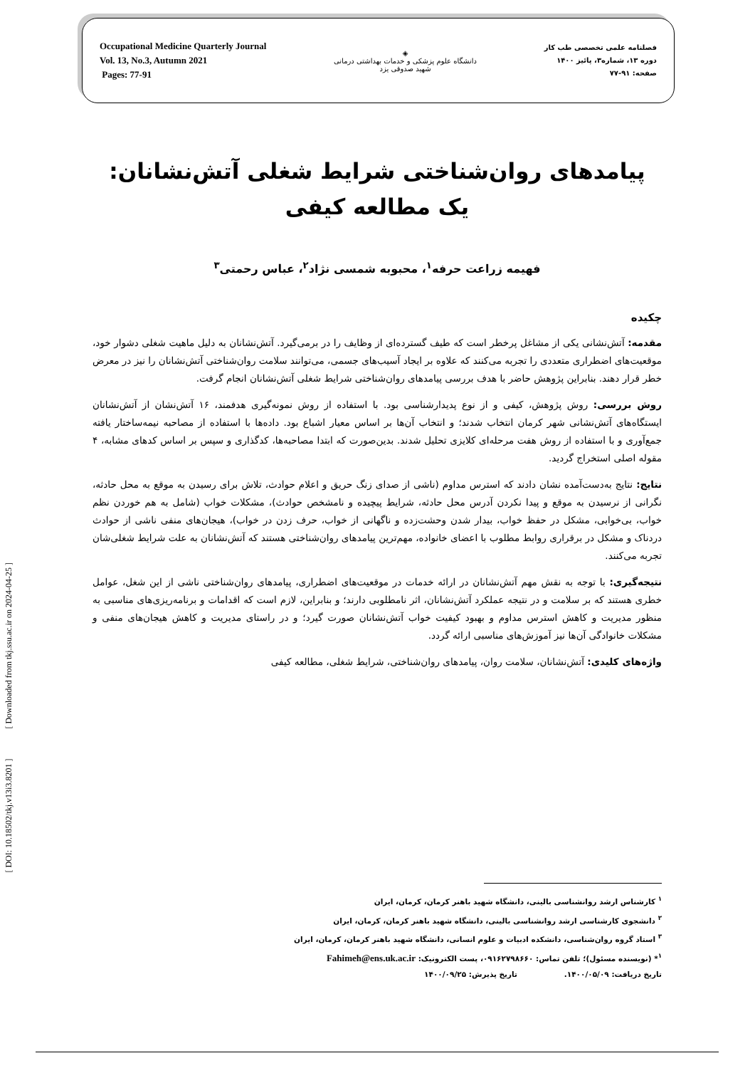Occupational Medicine Quarterly Journal
Vol. 13, No.3, Autumn 2021
Pages: 77-91
◈
دانشگاه علوم پزشکی و خدمات بهداشتی درمانی
شهید صدوقی یزد
فصلنامه علمی تخصصی طب کار
دوره ۱۳، شماره۳، پائیز ۱۴۰۰
صفحه: ۹۱-۷۷
پیامدهای روان‌شناختی شرایط شغلی آتش‌نشانان: یک مطالعه کیفی
فهیمه زراعت حرفه<sup>۱</sup>، محبوبه شمسی نژاد<sup>۲</sup>، عباس رحمتی<sup>۳</sup>
چکیده
مقدمه: آتش‌نشانی یکی از مشاغل پرخطر است که طیف گسترده‌ای از وظایف را در برمی‌گیرد. آتش‌نشانان به دلیل ماهیت شغلی دشوار خود، موقعیت‌های اضطراری متعددی را تجربه می‌کنند که علاوه بر ایجاد آسیب‌های جسمی، می‌توانند سلامت روان‌شناختی آتش‌نشانان را نیز در معرض خطر قرار دهند. بنابراین پژوهش حاضر با هدف بررسی پیامدهای روان‌شناختی شرایط شغلی آتش‌نشانان انجام گرفت.
روش بررسی: روش پژوهش، کیفی و از نوع پدیدارشناسی بود. با استفاده از روش نمونه‌گیری هدفمند، ۱۶ آتش‌نشان از آتش‌نشانان ایستگاه‌های آتش‌نشانی شهر کرمان انتخاب شدند؛ و انتخاب آن‌ها بر اساس معیار اشباع بود. داده‌ها با استفاده از مصاحبه نیمه‌ساختار یافته جمع‌آوری و با استفاده از روش هفت مرحله‌ای کلایزی تحلیل شدند. بدین‌صورت که ابتدا مصاحبه‌ها، کدگذاری و سپس بر اساس کدهای مشابه، ۴ مقوله اصلی استخراج گردید.
نتایج: نتایج به‌دست‌آمده نشان دادند که استرس مداوم (ناشی از صدای زنگ حریق و اعلام حوادث، تلاش برای رسیدن به موقع به محل حادثه، نگرانی از نرسیدن به موقع و پیدا نکردن آدرس محل حادثه، شرایط پیچیده و نامشخص حوادث)، مشکلات خواب (شامل به هم خوردن نظم خواب، بی‌خوابی، مشکل در حفظ خواب، بیدار شدن وحشت‌زده و ناگهانی از خواب، حرف زدن در خواب)، هیجان‌های منفی ناشی از حوادث دردناک و مشکل در برقراری روابط مطلوب با اعضای خانواده، مهم‌ترین پیامدهای روان‌شناختی هستند که آتش‌نشانان به علت شرایط شغلی‌شان تجربه می‌کنند.
نتیجه‌گیری: با توجه به نقش مهم آتش‌نشانان در ارائه خدمات در موقعیت‌های اضطراری، پیامدهای روان‌شناختی ناشی از این شغل، عوامل خطری هستند که بر سلامت و در نتیجه عملکرد آتش‌نشانان، اثر نامطلوبی دارند؛ و بنابراین، لازم است که اقدامات و برنامه‌ریزی‌های مناسبی به منظور مدیریت و کاهش استرس مداوم و بهبود کیفیت خواب آتش‌نشانان صورت گیرد؛ و در راستای مدیریت و کاهش هیجان‌های منفی و مشکلات خانوادگی آن‌ها نیز آموزش‌های مناسبی ارائه گردد.
واژه‌های کلیدی: آتش‌نشانان، سلامت روان، پیامدهای روان‌شناختی، شرایط شغلی، مطالعه کیفی
<sup>۱</sup> کارشناس ارشد روانشناسی بالینی، دانشگاه شهید باهنر کرمان، کرمان، ایران
<sup>۲</sup> دانشجوی کارشناسی ارشد روانشناسی بالینی، دانشگاه شهید باهنر کرمان، کرمان، ایران
<sup>۳</sup> استاد گروه روان‌شناسی، دانشکده ادبیات و علوم انسانی، دانشگاه شهید باهنر کرمان، کرمان، ایران
<sup>۱</sup>* (نویسنده مسئول)؛ تلفن تماس: ۰۹۱۶۲۷۹۸۶۶۰، پست الکترونیک: Fahimeh@ens.uk.ac.ir
تاریخ دریافت: ۱۴۰۰/۰۵/۰۹. تاریخ پذیرش: ۱۴۰۰/۰۹/۲۵
[ DOI: 10.18502/tkj.v13i3.8201 ] [ Downloaded from tkj.ssu.ac.ir on 2024-04-25 ]